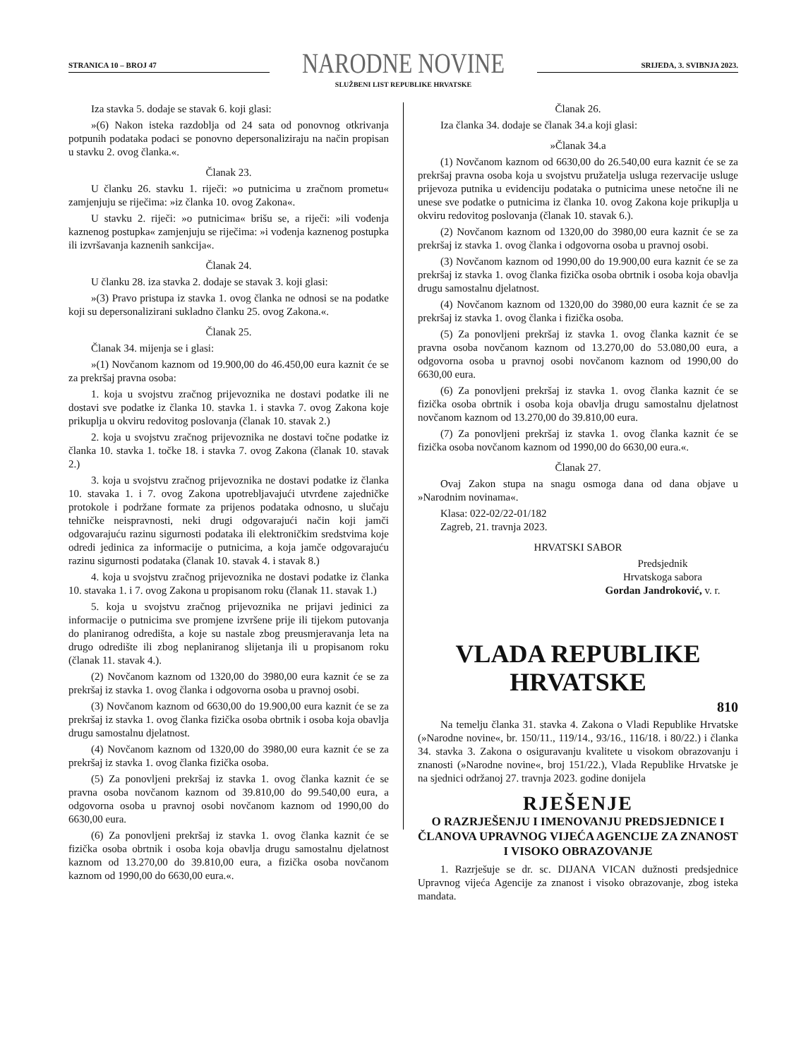STRANICA 10 – BROJ 47
NARODNE NOVINE
SLUŽBENI LIST REPUBLIKE HRVATSKE
SRIJEDA, 3. SVIBNJA 2023.
Iza stavka 5. dodaje se stavak 6. koji glasi:
»(6) Nakon isteka razdoblja od 24 sata od ponovnog otkrivanja potpunih podataka podaci se ponovno depersonaliziraju na način propisan u stavku 2. ovog članka.«.
Članak 23.
U članku 26. stavku 1. riječi: »o putnicima u zračnom prometu« zamjenjuju se riječima: »iz članka 10. ovog Zakona«.
U stavku 2. riječi: »o putnicima« brišu se, a riječi: »ili vođenja kaznenog postupka« zamjenjuju se riječima: »i vođenja kaznenog postupka ili izvršavanja kaznenih sankcija«.
Članak 24.
U članku 28. iza stavka 2. dodaje se stavak 3. koji glasi:
»(3) Pravo pristupa iz stavka 1. ovog članka ne odnosi se na podatke koji su depersonalizirani sukladno članku 25. ovog Zakona.«.
Članak 25.
Članak 34. mijenja se i glasi:
»(1) Novčanom kaznom od 19.900,00 do 46.450,00 eura kaznit će se za prekršaj pravna osoba:
1. koja u svojstvu zračnog prijevoznika ne dostavi podatke ili ne dostavi sve podatke iz članka 10. stavka 1. i stavka 7. ovog Zakona koje prikuplja u okviru redovitog poslovanja (članak 10. stavak 2.)
2. koja u svojstvu zračnog prijevoznika ne dostavi točne podatke iz članka 10. stavka 1. točke 18. i stavka 7. ovog Zakona (članak 10. stavak 2.)
3. koja u svojstvu zračnog prijevoznika ne dostavi podatke iz članka 10. stavaka 1. i 7. ovog Zakona upotrebljavajući utvrđene zajedničke protokole i podržane formate za prijenos podataka odnosno, u slučaju tehničke neispravnosti, neki drugi odgovarajući način koji jamči odgovarajuću razinu sigurnosti podataka ili elektroničkim sredstvima koje odredi jedinica za informacije o putnicima, a koja jamče odgovarajuću razinu sigurnosti podataka (članak 10. stavak 4. i stavak 8.)
4. koja u svojstvu zračnog prijevoznika ne dostavi podatke iz članka 10. stavaka 1. i 7. ovog Zakona u propisanom roku (članak 11. stavak 1.)
5. koja u svojstvu zračnog prijevoznika ne prijavi jedinici za informacije o putnicima sve promjene izvršene prije ili tijekom putovanja do planiranog odredišta, a koje su nastale zbog preusmjeravanja leta na drugo odredište ili zbog neplaniranog slijetanja ili u propisanom roku (članak 11. stavak 4.).
(2) Novčanom kaznom od 1320,00 do 3980,00 eura kaznit će se za prekršaj iz stavka 1. ovog članka i odgovorna osoba u pravnoj osobi.
(3) Novčanom kaznom od 6630,00 do 19.900,00 eura kaznit će se za prekršaj iz stavka 1. ovog članka fizička osoba obrtnik i osoba koja obavlja drugu samostalnu djelatnost.
(4) Novčanom kaznom od 1320,00 do 3980,00 eura kaznit će se za prekršaj iz stavka 1. ovog članka fizička osoba.
(5) Za ponovljeni prekršaj iz stavka 1. ovog članka kaznit će se pravna osoba novčanom kaznom od 39.810,00 do 99.540,00 eura, a odgovorna osoba u pravnoj osobi novčanom kaznom od 1990,00 do 6630,00 eura.
(6) Za ponovljeni prekršaj iz stavka 1. ovog članka kaznit će se fizička osoba obrtnik i osoba koja obavlja drugu samostalnu djelatnost kaznom od 13.270,00 do 39.810,00 eura, a fizička osoba novčanom kaznom od 1990,00 do 6630,00 eura.«.
Članak 26.
Iza članka 34. dodaje se članak 34.a koji glasi:
»Članak 34.a
(1) Novčanom kaznom od 6630,00 do 26.540,00 eura kaznit će se za prekršaj pravna osoba koja u svojstvu pružatelja usluga rezervacije usluge prijevoza putnika u evidenciju podataka o putnicima unese netočne ili ne unese sve podatke o putnicima iz članka 10. ovog Zakona koje prikuplja u okviru redovitog poslovanja (članak 10. stavak 6.).
(2) Novčanom kaznom od 1320,00 do 3980,00 eura kaznit će se za prekršaj iz stavka 1. ovog članka i odgovorna osoba u pravnoj osobi.
(3) Novčanom kaznom od 1990,00 do 19.900,00 eura kaznit će se za prekršaj iz stavka 1. ovog članka fizička osoba obrtnik i osoba koja obavlja drugu samostalnu djelatnost.
(4) Novčanom kaznom od 1320,00 do 3980,00 eura kaznit će se za prekršaj iz stavka 1. ovog članka i fizička osoba.
(5) Za ponovljeni prekršaj iz stavka 1. ovog članka kaznit će se pravna osoba novčanom kaznom od 13.270,00 do 53.080,00 eura, a odgovorna osoba u pravnoj osobi novčanom kaznom od 1990,00 do 6630,00 eura.
(6) Za ponovljeni prekršaj iz stavka 1. ovog članka kaznit će se fizička osoba obrtnik i osoba koja obavlja drugu samostalnu djelatnost novčanom kaznom od 13.270,00 do 39.810,00 eura.
(7) Za ponovljeni prekršaj iz stavka 1. ovog članka kaznit će se fizička osoba novčanom kaznom od 1990,00 do 6630,00 eura.«.
Članak 27.
Ovaj Zakon stupa na snagu osmoga dana od dana objave u »Narodnim novinama«.
Klasa: 022-02/22-01/182
Zagreb, 21. travnja 2023.
HRVATSKI SABOR
Predsjednik
Hrvatskoga sabora
Gordan Jandroković, v. r.
VLADA REPUBLIKE HRVATSKE
810
Na temelju članka 31. stavka 4. Zakona o Vladi Republike Hrvatske (»Narodne novine«, br. 150/11., 119/14., 93/16., 116/18. i 80/22.) i članka 34. stavka 3. Zakona o osiguravanju kvalitete u visokom obrazovanju i znanosti (»Narodne novine«, broj 151/22.), Vlada Republike Hrvatske je na sjednici održanoj 27. travnja 2023. godine donijela
RJEŠENJE
O RAZRJEŠENJU I IMENOVANJU PREDSJEDNICE I ČLANOVA UPRAVNOG VIJEĆA AGENCIJE ZA ZNANOST I VISOKO OBRAZOVANJE
1. Razrješuje se dr. sc. DIJANA VICAN dužnosti predsjednice Upravnog vijeća Agencije za znanost i visoko obrazovanje, zbog isteka mandata.